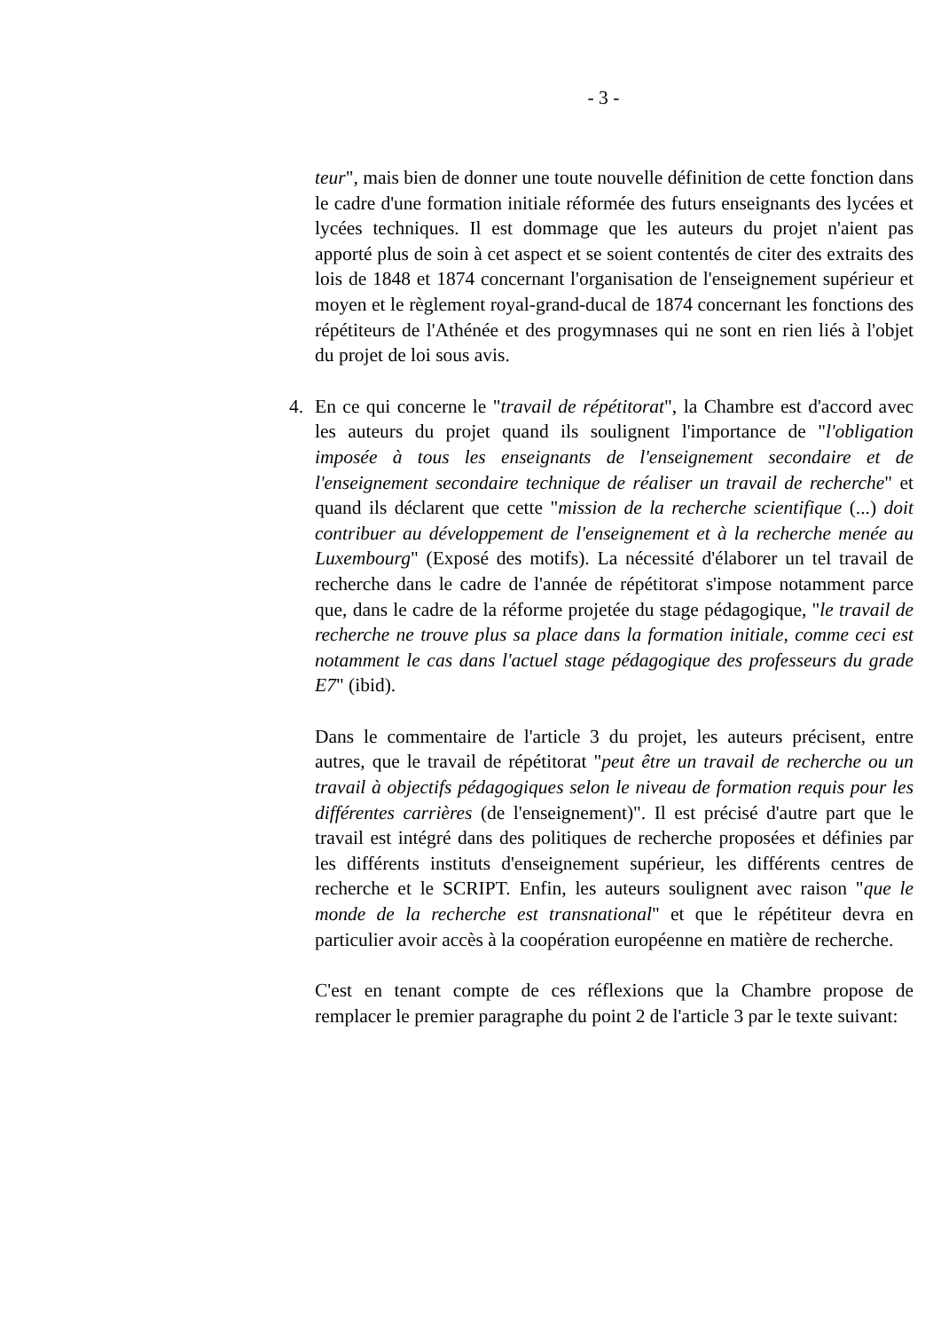- 3 -
teur", mais bien de donner une toute nouvelle définition de cette fonction dans le cadre d'une formation initiale réformée des futurs enseignants des lycées et lycées techniques. Il est dommage que les auteurs du projet n'aient pas apporté plus de soin à cet aspect et se soient contentés de citer des extraits des lois de 1848 et 1874 concernant l'organisation de l'enseignement supérieur et moyen et le règlement royal-grand-ducal de 1874 concernant les fonctions des répétiteurs de l'Athénée et des progymnases qui ne sont en rien liés à l'objet du projet de loi sous avis.
4. En ce qui concerne le "travail de répétitorat", la Chambre est d'accord avec les auteurs du projet quand ils soulignent l'importance de "l'obligation imposée à tous les enseignants de l'enseignement secondaire et de l'enseignement secondaire technique de réaliser un travail de recherche" et quand ils déclarent que cette "mission de la recherche scientifique (...) doit contribuer au développement de l'enseignement et à la recherche menée au Luxembourg" (Exposé des motifs). La nécessité d'élaborer un tel travail de recherche dans le cadre de l'année de répétitorat s'impose notamment parce que, dans le cadre de la réforme projetée du stage pédagogique, "le travail de recherche ne trouve plus sa place dans la formation initiale, comme ceci est notamment le cas dans l'actuel stage pédagogique des professeurs du grade E7" (ibid).
Dans le commentaire de l'article 3 du projet, les auteurs précisent, entre autres, que le travail de répétitorat "peut être un travail de recherche ou un travail à objectifs pédagogiques selon le niveau de formation requis pour les différentes carrières (de l'enseignement)". Il est précisé d'autre part que le travail est intégré dans des politiques de recherche proposées et définies par les différents instituts d'enseignement supérieur, les différents centres de recherche et le SCRIPT. Enfin, les auteurs soulignent avec raison "que le monde de la recherche est transnational" et que le répétiteur devra en particulier avoir accès à la coopération européenne en matière de recherche.
C'est en tenant compte de ces réflexions que la Chambre propose de remplacer le premier paragraphe du point 2 de l'article 3 par le texte suivant: